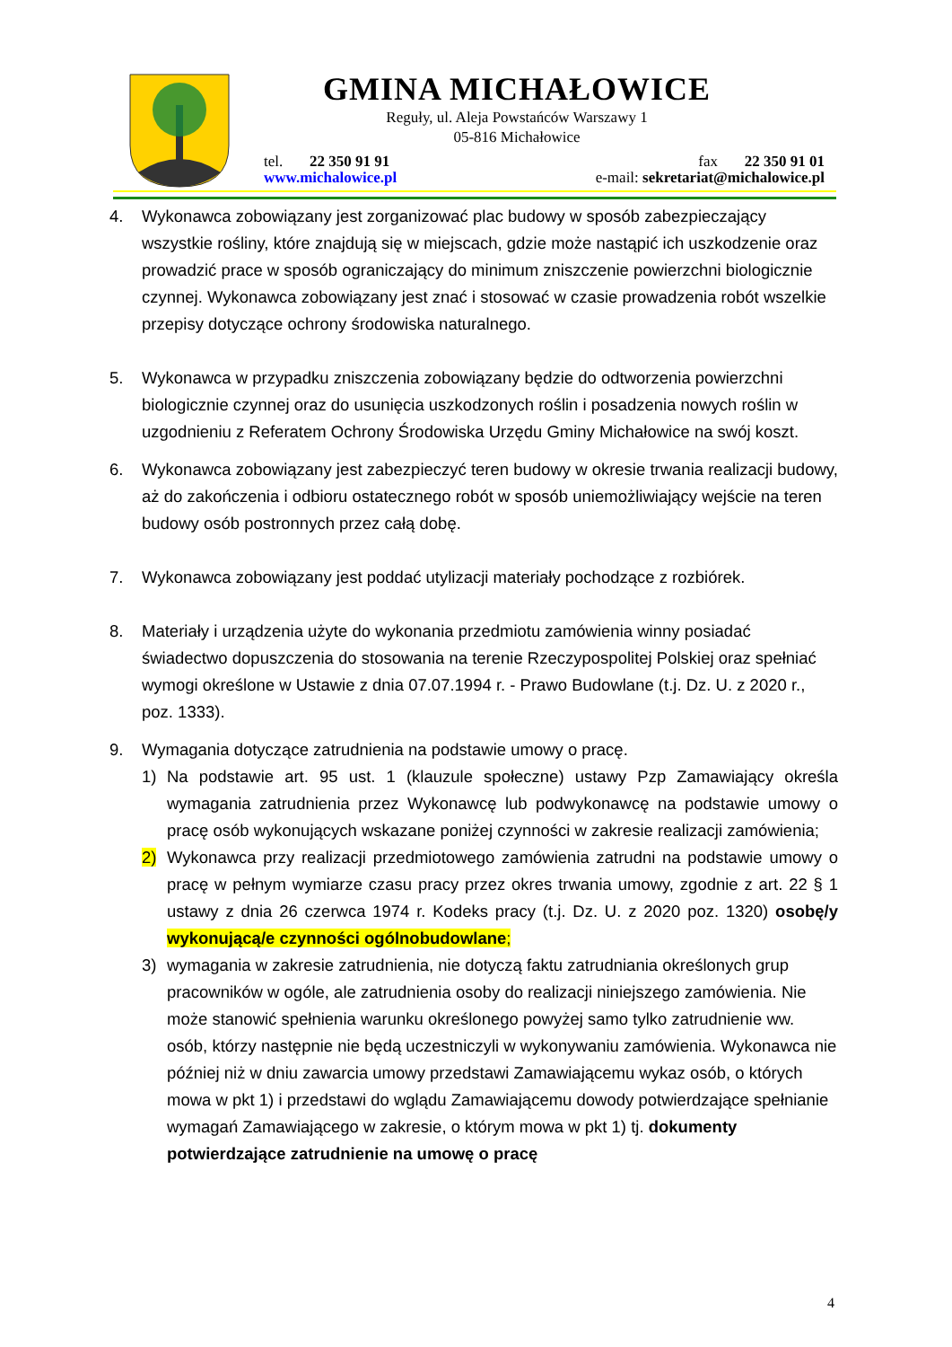GMINA MICHAŁOWICE
Reguły, ul. Aleja Powstańców Warszawy 1
05-816 Michałowice
tel. 22 350 91 91 fax 22 350 91 01
www.michalowice.pl e-mail: sekretariat@michalowice.pl
4. Wykonawca zobowiązany jest zorganizować plac budowy w sposób zabezpieczający wszystkie rośliny, które znajdują się w miejscach, gdzie może nastąpić ich uszkodzenie oraz prowadzić prace w sposób ograniczający do minimum zniszczenie powierzchni biologicznie czynnej. Wykonawca zobowiązany jest znać i stosować w czasie prowadzenia robót wszelkie przepisy dotyczące ochrony środowiska naturalnego.
5. Wykonawca w przypadku zniszczenia zobowiązany będzie do odtworzenia powierzchni biologicznie czynnej oraz do usunięcia uszkodzonych roślin i posadzenia nowych roślin w uzgodnieniu z Referatem Ochrony Środowiska Urzędu Gminy Michałowice na swój koszt.
6. Wykonawca zobowiązany jest zabezpieczyć teren budowy w okresie trwania realizacji budowy, aż do zakończenia i odbioru ostatecznego robót w sposób uniemożliwiający wejście na teren budowy osób postronnych przez całą dobę.
7. Wykonawca zobowiązany jest poddać utylizacji materiały pochodzące z rozbiórek.
8. Materiały i urządzenia użyte do wykonania przedmiotu zamówienia winny posiadać świadectwo dopuszczenia do stosowania na terenie Rzeczypospolitej Polskiej oraz spełniać wymogi określone w Ustawie z dnia 07.07.1994 r. - Prawo Budowlane (t.j. Dz. U. z 2020 r., poz. 1333).
9. Wymagania dotyczące zatrudnienia na podstawie umowy o pracę.
1) Na podstawie art. 95 ust. 1 (klauzule społeczne) ustawy Pzp Zamawiający określa wymagania zatrudnienia przez Wykonawcę lub podwykonawcę na podstawie umowy o pracę osób wykonujących wskazane poniżej czynności w zakresie realizacji zamówienia;
2) Wykonawca przy realizacji przedmiotowego zamówienia zatrudni na podstawie umowy o pracę w pełnym wymiarze czasu pracy przez okres trwania umowy, zgodnie z art. 22 § 1 ustawy z dnia 26 czerwca 1974 r. Kodeks pracy (t.j. Dz. U. z 2020 poz. 1320) osobę/y wykonującą/e czynności ogólnobudowlane;
3) wymagania w zakresie zatrudnienia, nie dotyczą faktu zatrudniania określonych grup pracowników w ogóle, ale zatrudnienia osoby do realizacji niniejszego zamówienia. Nie może stanowić spełnienia warunku określonego powyżej samo tylko zatrudnienie ww. osób, którzy następnie nie będą uczestniczyli w wykonywaniu zamówienia. Wykonawca nie później niż w dniu zawarcia umowy przedstawi Zamawiającemu wykaz osób, o których mowa w pkt 1) i przedstawi do wglądu Zamawiającemu dowody potwierdzające spełnianie wymagań Zamawiającego w zakresie, o którym mowa w pkt 1) tj. dokumenty potwierdzające zatrudnienie na umowę o pracę
4